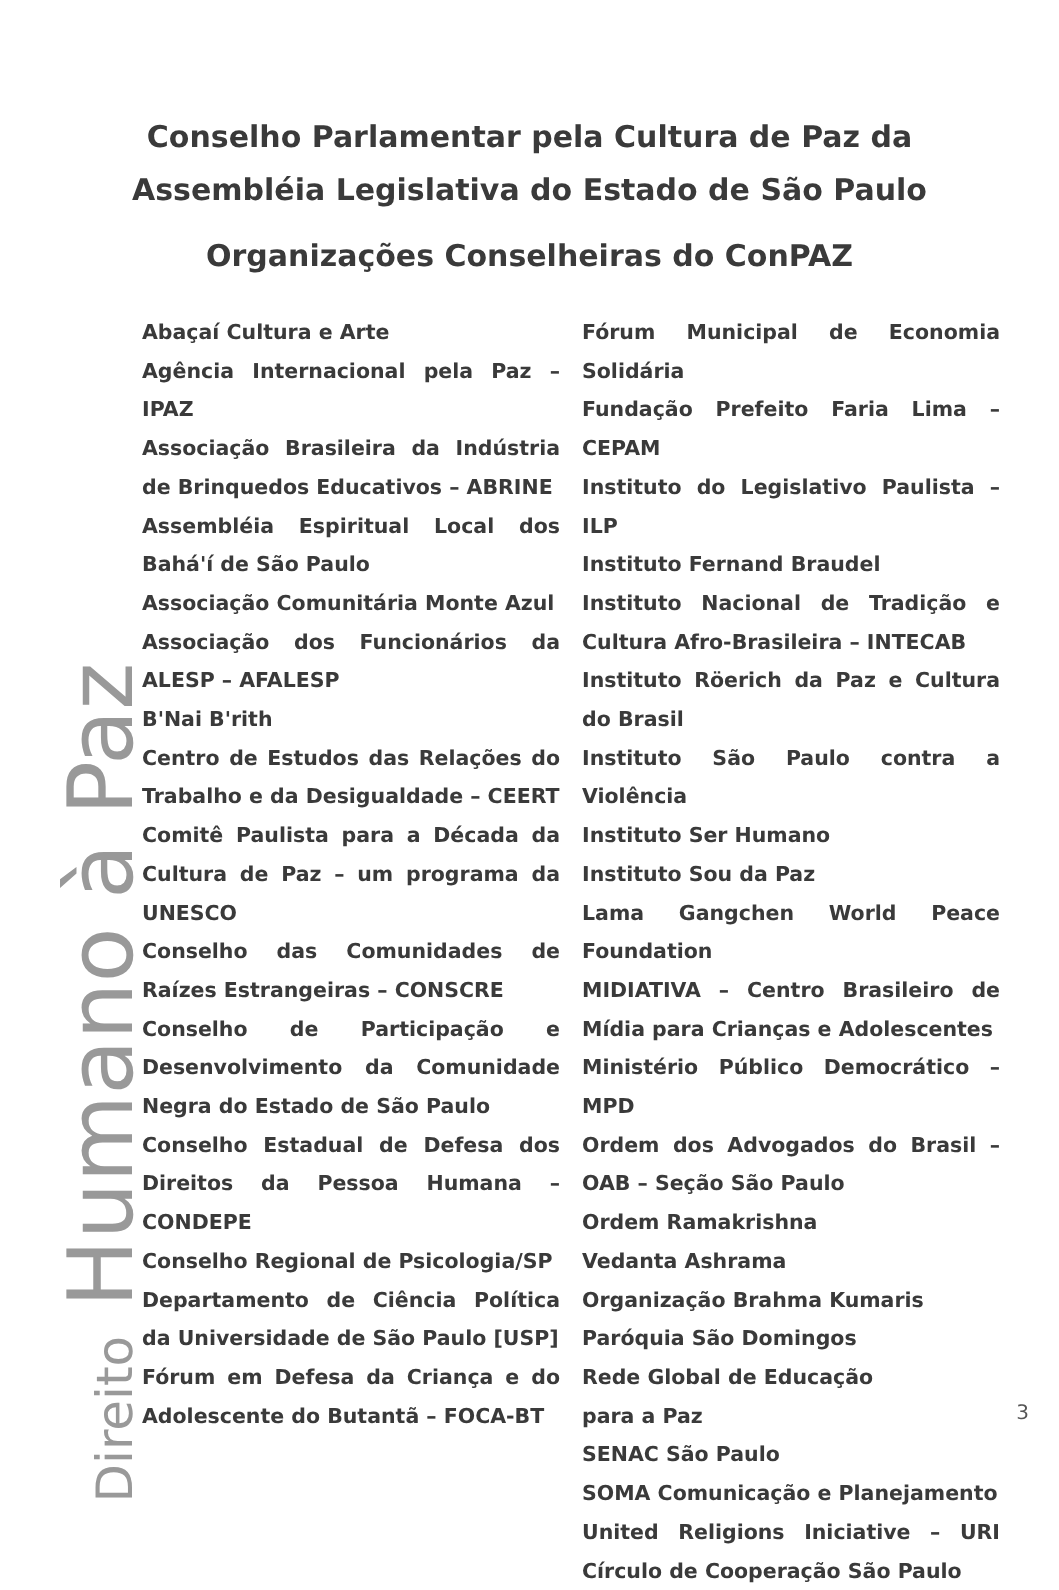Conselho Parlamentar pela Cultura de Paz da
Assembléia Legislativa do Estado de São Paulo
Organizações Conselheiras do ConPAZ
Abaçaí Cultura e Arte
Agência Internacional pela Paz – IPAZ
Associação Brasileira da Indústria de Brinquedos Educativos – ABRINE
Assembléia Espiritual Local dos Bahá'í de São Paulo
Associação Comunitária Monte Azul
Associação dos Funcionários da ALESP – AFALESP
B'Nai B'rith
Centro de Estudos das Relações do Trabalho e da Desigualdade – CEERT
Comitê Paulista para a Década da Cultura de Paz – um programa da UNESCO
Conselho das Comunidades de Raízes Estrangeiras – CONSCRE
Conselho de Participação e Desenvolvimento da Comunidade Negra do Estado de São Paulo
Conselho Estadual de Defesa dos Direitos da Pessoa Humana – CONDEPE
Conselho Regional de Psicologia/SP
Departamento de Ciência Política da Universidade de São Paulo [USP]
Fórum em Defesa da Criança e do Adolescente do Butantã – FOCA-BT
Fórum Municipal de Economia Solidária
Fundação Prefeito Faria Lima – CEPAM
Instituto do Legislativo Paulista – ILP
Instituto Fernand Braudel
Instituto Nacional de Tradição e Cultura Afro-Brasileira – INTECAB
Instituto Röerich da Paz e Cultura do Brasil
Instituto São Paulo contra a Violência
Instituto Ser Humano
Instituto Sou da Paz
Lama Gangchen World Peace Foundation
MIDIATIVA – Centro Brasileiro de Mídia para Crianças e Adolescentes
Ministério Público Democrático – MPD
Ordem dos Advogados do Brasil – OAB – Seção São Paulo
Ordem Ramakrishna
Vedanta Ashrama
Organização Brahma Kumaris
Paróquia São Domingos
Rede Global de Educação
para a Paz
SENAC São Paulo
SOMA Comunicação e Planejamento
United Religions Iniciative – URI Círculo de Cooperação São Paulo
Direito Humano à Paz
3